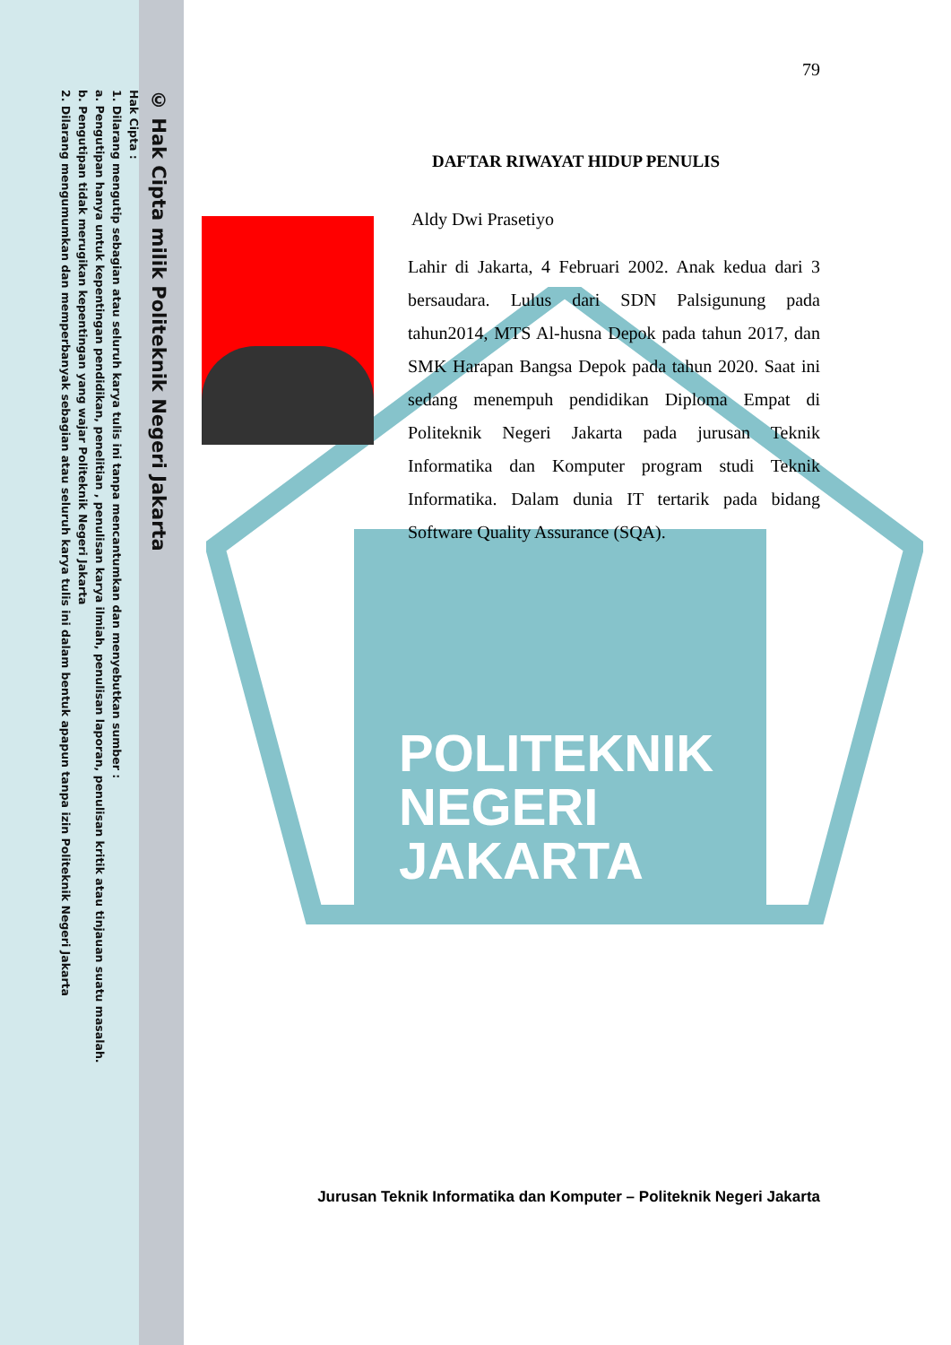POLITEKNIK
NEGERI
JAKARTA
© Hak Cipta milik Politeknik Negeri Jakarta
Hak Cipta :
1. Dilarang mengutip sebagian atau seluruh karya tulis ini tanpa mencantumkan dan menyebutkan sumber :
a. Pengutipan hanya untuk kepentingan pendidikan, penelitian , penulisan karya ilmiah, penulisan laporan, penulisan kritik atau tinjauan suatu masalah.
b. Pengutipan tidak merugikan kepentingan yang wajar Politeknik Negeri Jakarta
2. Dilarang mengumumkan dan memperbanyak sebagian atau seluruh karya tulis ini dalam bentuk apapun tanpa izin Politeknik Negeri Jakarta
79
DAFTAR RIWAYAT HIDUP PENULIS
Aldy Dwi Prasetiyo
Lahir di Jakarta, 4 Februari 2002. Anak kedua dari 3 bersaudara. Lulus dari SDN Palsigunung pada tahun2014, MTS Al-husna Depok pada tahun 2017, dan SMK Harapan Bangsa Depok pada tahun 2020. Saat ini sedang menempuh pendidikan Diploma Empat di Politeknik Negeri Jakarta pada jurusan Teknik Informatika dan Komputer program studi Teknik Informatika. Dalam dunia IT tertarik pada bidang Software Quality Assurance (SQA).
Jurusan Teknik Informatika dan Komputer – Politeknik Negeri Jakarta